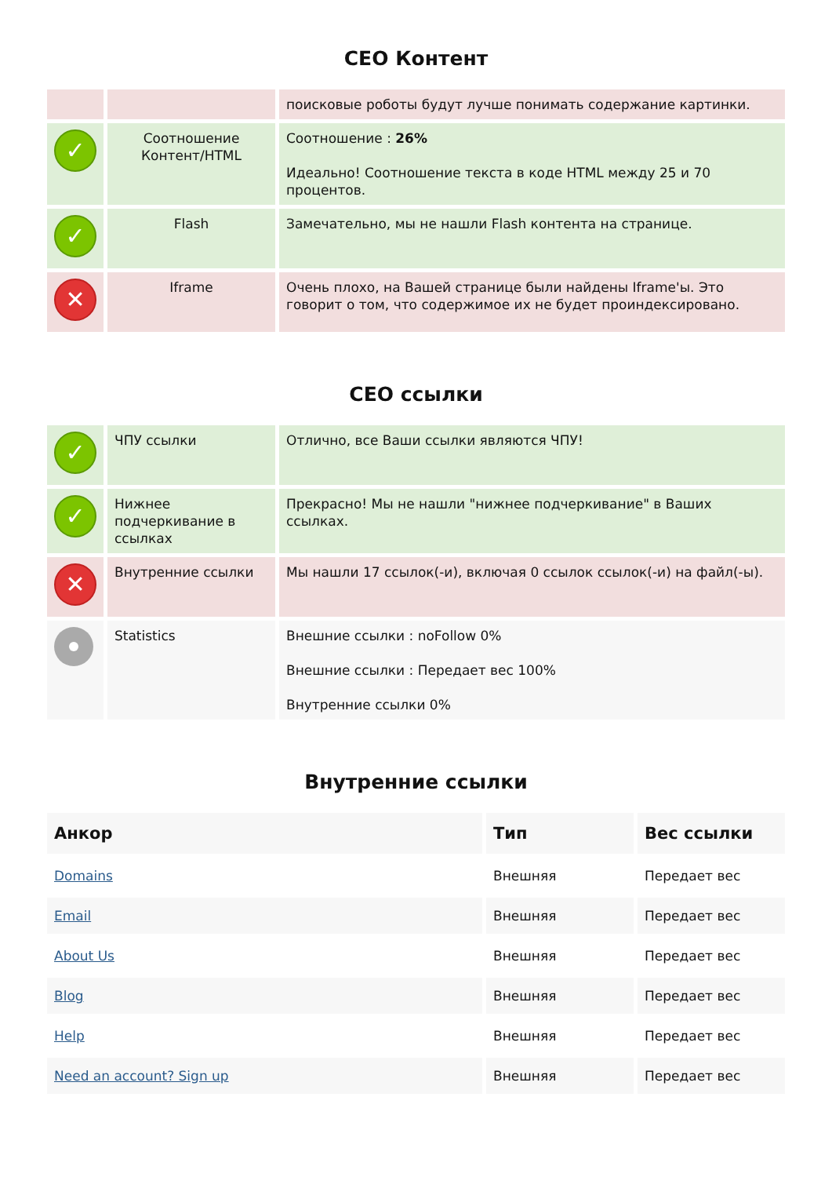СЕО Контент
| | | поисковые роботы будут лучше понимать содержание картинки. |
| ✓ | Соотношение Контент/HTML | Соотношение : 26% Идеально! Соотношение текста в коде HTML между 25 и 70 процентов. |
| ✓ | Flash | Замечательно, мы не нашли Flash контента на странице. |
| ✕ | Iframe | Очень плохо, на Вашей странице были найдены Iframe'ы. Это говорит о том, что содержимое их не будет проиндексировано. |
СЕО ссылки
| ✓ | ЧПУ ссылки | Отлично, все Ваши ссылки являются ЧПУ! |
| ✓ | Нижнее подчеркивание в ссылках | Прекрасно! Мы не нашли "нижнее подчеркивание" в Ваших ссылках. |
| ✕ | Внутренние ссылки | Мы нашли 17 ссылок(-и), включая 0 ссылок ссылок(-и) на файл(-ы). |
| | Statistics | Внешние ссылки : noFollow 0% Внешние ссылки : Передает вес 100% Внутренние ссылки 0% |
Внутренние ссылки
| Анкор | Тип | Вес ссылки |
| --- | --- | --- |
| Domains | Внешняя | Передает вес |
| Email | Внешняя | Передает вес |
| About Us | Внешняя | Передает вес |
| Blog | Внешняя | Передает вес |
| Help | Внешняя | Передает вес |
| Need an account? Sign up | Внешняя | Передает вес |